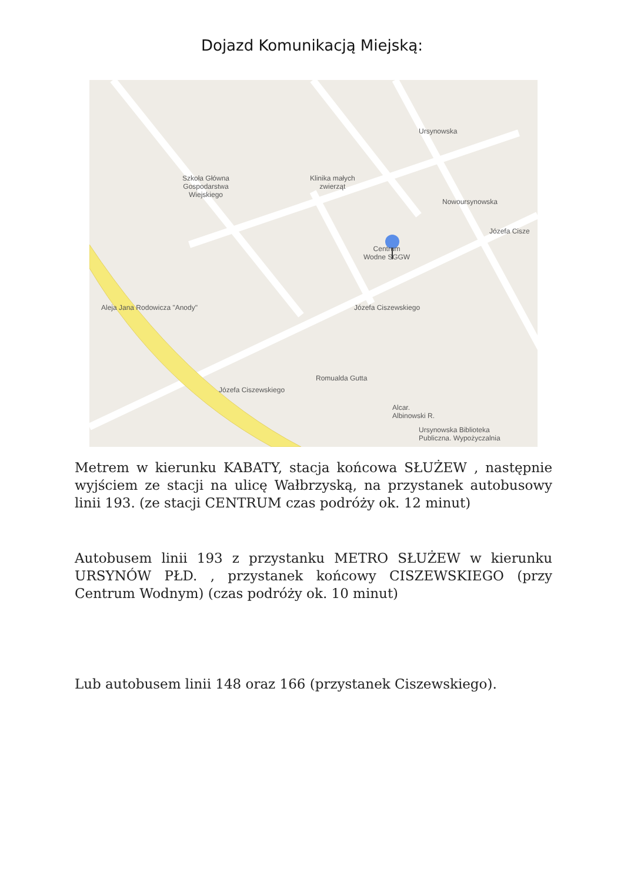Dojazd Komunikacją Miejską:
Szkoła Główna
Gospodarstwa
Wiejskiego
Klinika małych
zwierząt
Centrum
Wodne SGGW
Alcar.
Albinowski R.
Ursynowska Biblioteka
Publiczna. Wypożyczalnia
Ursynowska
Nowoursynowska
Józefa Ciszewskiego
Józefa Ciszewskiego
Józefa Cisze
Romualda Gutta
Aleja Jana Rodowicza "Anody"
Metrem w kierunku KABATY, stacja końcowa SŁUŻEW , następnie wyjściem ze stacji na ulicę Wałbrzyską, na przystanek autobusowy linii 193. (ze stacji CENTRUM czas podróży ok. 12 minut)
Autobusem linii 193 z przystanku METRO SŁUŻEW w kierunku URSYNÓW PŁD. , przystanek końcowy CISZEWSKIEGO (przy Centrum Wodnym) (czas podróży ok. 10 minut)
Lub autobusem linii 148 oraz 166 (przystanek Ciszewskiego).